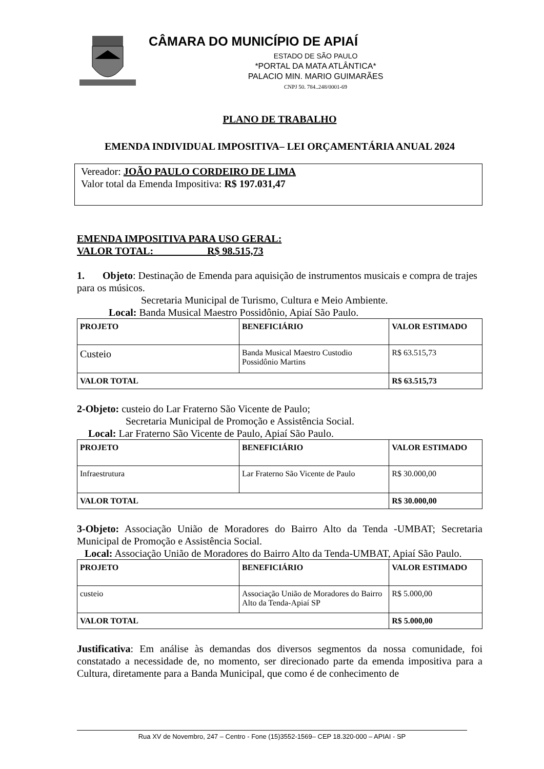CÂMARA DO MUNICÍPIO DE APIAÍ
ESTADO DE SÃO PAULO
*PORTAL DA MATA ATLÂNTICA*
PALACIO MIN. MARIO GUIMARÃES
CNPJ 50. 784..248/0001-69
PLANO DE TRABALHO
EMENDA INDIVIDUAL IMPOSITIVA– LEI ORÇAMENTÁRIA ANUAL 2024
Vereador: JOÃO PAULO CORDEIRO DE LIMA
Valor total da Emenda Impositiva: R$ 197.031,47
EMENDA IMPOSITIVA PARA USO GERAL:
VALOR TOTAL: R$ 98.515,73
1. Objeto: Destinação de Emenda para aquisição de instrumentos musicais e compra de trajes para os músicos.
Secretaria Municipal de Turismo, Cultura e Meio Ambiente.
Local: Banda Musical Maestro Possidônio, Apiaí São Paulo.
| PROJETO | BENEFICIÁRIO | VALOR ESTIMADO |
| --- | --- | --- |
| Custeio | Banda Musical Maestro Custodio Possidônio Martins | R$ 63.515,73 |
| VALOR TOTAL | | R$ 63.515,73 |
2-Objeto: custeio do Lar Fraterno São Vicente de Paulo;
Secretaria Municipal de Promoção e Assistência Social.
Local: Lar Fraterno São Vicente de Paulo, Apiaí São Paulo.
| PROJETO | BENEFICIÁRIO | VALOR ESTIMADO |
| --- | --- | --- |
| Infraestrutura | Lar Fraterno São Vicente de Paulo | R$ 30.000,00 |
| VALOR TOTAL | | R$ 30.000,00 |
3-Objeto: Associação União de Moradores do Bairro Alto da Tenda -UMBAT; Secretaria Municipal de Promoção e Assistência Social.
Local: Associação União de Moradores do Bairro Alto da Tenda-UMBAT, Apiaí São Paulo.
| PROJETO | BENEFICIÁRIO | VALOR ESTIMADO |
| --- | --- | --- |
| custeio | Associação União de Moradores do Bairro Alto da Tenda-Apiaí SP | R$ 5.000,00 |
| VALOR TOTAL | | R$ 5.000,00 |
Justificativa: Em análise às demandas dos diversos segmentos da nossa comunidade, foi constatado a necessidade de, no momento, ser direcionado parte da emenda impositiva para a Cultura, diretamente para a Banda Municipal, que como é de conhecimento de
Rua XV de Novembro, 247 – Centro - Fone (15)3552-1569– CEP 18.320-000 – APIAI - SP